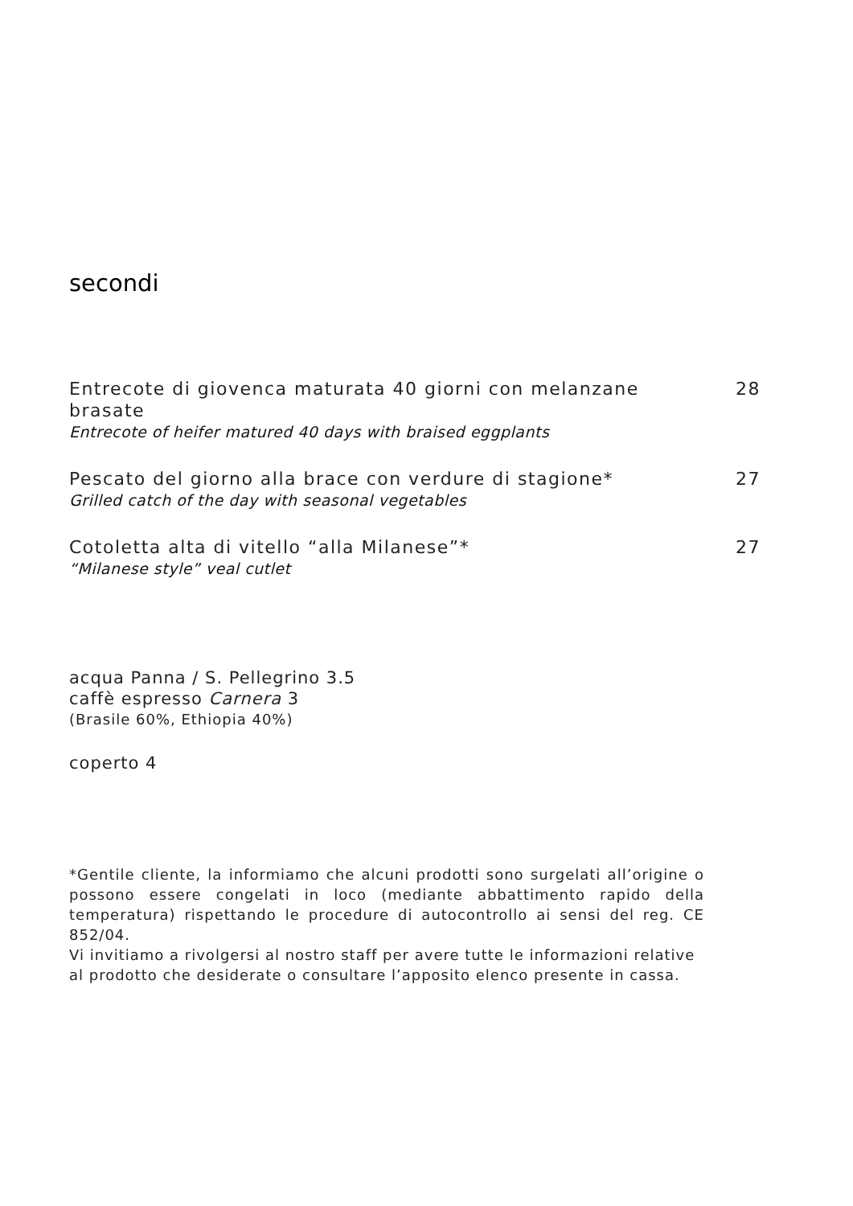secondi
Entrecote di giovenca maturata 40 giorni con melanzane brasate
28
Entrecote of heifer matured 40 days with braised eggplants
Pescato del giorno alla brace con verdure di stagione*
27
Grilled catch of the day with seasonal vegetables
Cotoletta alta di vitello “alla Milanese”* 27
“Milanese style” veal cutlet
acqua Panna / S. Pellegrino 3.5
caffè espresso Carnera 3
(Brasile 60%, Ethiopia 40%)
coperto 4
*Gentile cliente, la informiamo che alcuni prodotti sono surgelati all’origine o possono essere congelati in loco (mediante abbattimento rapido della temperatura) rispettando le procedure di autocontrollo ai sensi del reg. CE 852/04.
Vi invitiamo a rivolgersi al nostro staff per avere tutte le informazioni relative al prodotto che desiderate o consultare l’apposito elenco presente in cassa.